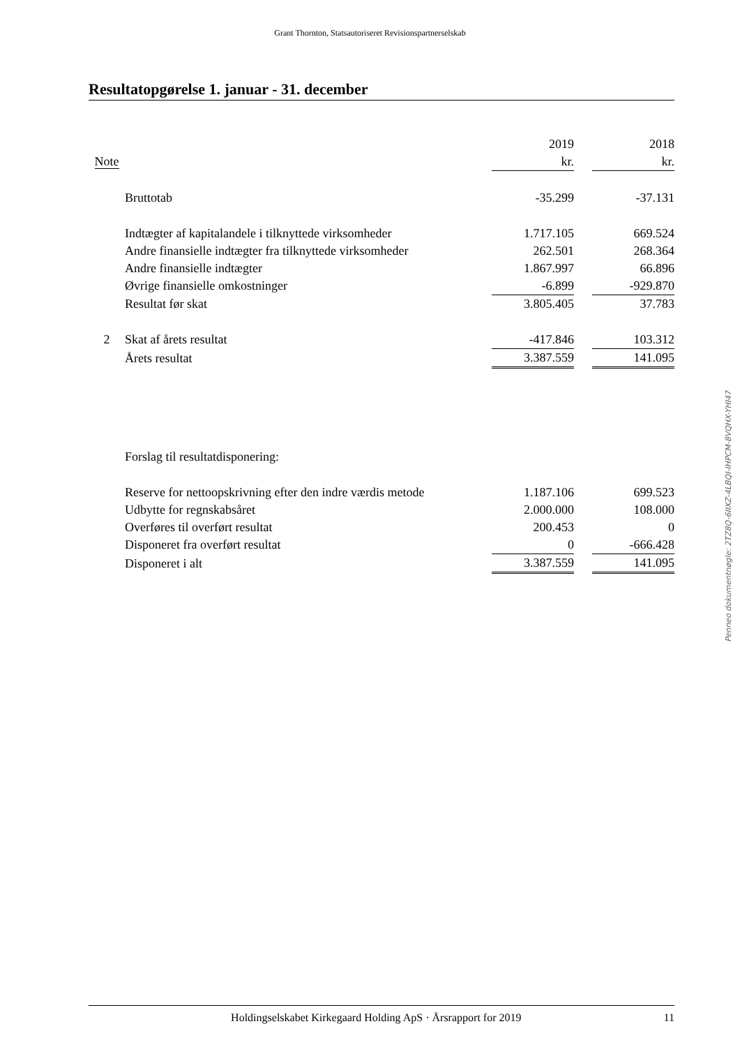Grant Thornton, Statsautoriseret Revisionspartnerselskab
Resultatopgørelse 1. januar - 31. december
| | | 2019 | | 2018 |
| --- | --- | --- | --- | --- |
| Note | | kr. | | kr. |
| | Bruttotab | -35.299 | | -37.131 |
| | Indtægter af kapitalandele i tilknyttede virksomheder | 1.717.105 | | 669.524 |
| | Andre finansielle indtægter fra tilknyttede virksomheder | 262.501 | | 268.364 |
| | Andre finansielle indtægter | 1.867.997 | | 66.896 |
| | Øvrige finansielle omkostninger | -6.899 | | -929.870 |
| | Resultat før skat | 3.805.405 | | 37.783 |
| 2 | Skat af årets resultat | -417.846 | | 103.312 |
| | Årets resultat | 3.387.559 | | 141.095 |
| | Forslag til resultatdisponering: | | | |
| | Reserve for nettoopskrivning efter den indre værdis metode | 1.187.106 | | 699.523 |
| | Udbytte for regnskabsåret | 2.000.000 | | 108.000 |
| | Overføres til overført resultat | 200.453 | | 0 |
| | Disponeret fra overført resultat | 0 | | -666.428 |
| | Disponeret i alt | 3.387.559 | | 141.095 |
Penneo dokumentnøgle: 2TZ8Q-6IIXZ-4LBQI-IHPCM-8VQHX-YHI47
Holdingselskabet Kirkegaard Holding ApS · Årsrapport for 2019 11